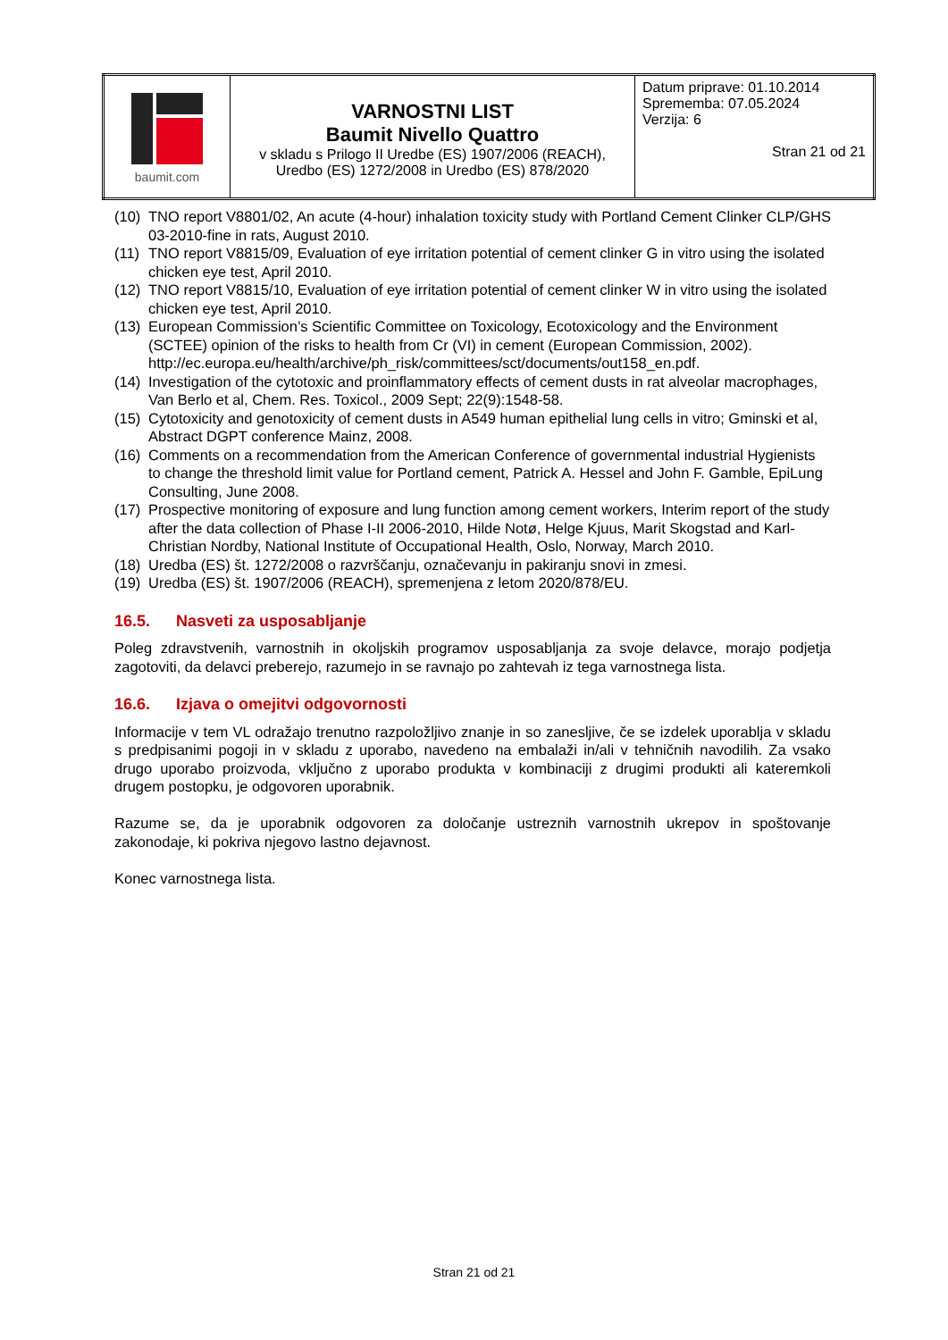| baumit.com | VARNOSTNI LIST Baumit Nivello Quattro v skladu s Prilogo II Uredbe (ES) 1907/2006 (REACH), Uredbo (ES) 1272/2008 in Uredbo (ES) 878/2020 | Datum priprave: 01.10.2014 Sprememba: 07.05.2024 Verzija: 6 Stran 21 od 21 |
(10) TNO report V8801/02, An acute (4-hour) inhalation toxicity study with Portland Cement Clinker CLP/GHS 03-2010-fine in rats, August 2010.
(11) TNO report V8815/09, Evaluation of eye irritation potential of cement clinker G in vitro using the isolated chicken eye test, April 2010.
(12) TNO report V8815/10, Evaluation of eye irritation potential of cement clinker W in vitro using the isolated chicken eye test, April 2010.
(13) European Commission’s Scientific Committee on Toxicology, Ecotoxicology and the Environment (SCTEE) opinion of the risks to health from Cr (VI) in cement (European Commission, 2002). http://ec.europa.eu/health/archive/ph_risk/committees/sct/documents/out158_en.pdf.
(14) Investigation of the cytotoxic and proinflammatory effects of cement dusts in rat alveolar macrophages, Van Berlo et al, Chem. Res. Toxicol., 2009 Sept; 22(9):1548-58.
(15) Cytotoxicity and genotoxicity of cement dusts in A549 human epithelial lung cells in vitro; Gminski et al, Abstract DGPT conference Mainz, 2008.
(16) Comments on a recommendation from the American Conference of governmental industrial Hygienists to change the threshold limit value for Portland cement, Patrick A. Hessel and John F. Gamble, EpiLung Consulting, June 2008.
(17) Prospective monitoring of exposure and lung function among cement workers, Interim report of the study after the data collection of Phase I-II 2006-2010, Hilde Notø, Helge Kjuus, Marit Skogstad and Karl-Christian Nordby, National Institute of Occupational Health, Oslo, Norway, March 2010.
(18) Uredba (ES) št. 1272/2008 o razvrščanju, označevanju in pakiranju snovi in zmesi.
(19) Uredba (ES) št. 1907/2006 (REACH), spremenjena z letom 2020/878/EU.
16.5. Nasveti za usposabljanje
Poleg zdravstvenih, varnostnih in okoljskih programov usposabljanja za svoje delavce, morajo podjetja zagotoviti, da delavci preberejo, razumejo in se ravnajo po zahtevah iz tega varnostnega lista.
16.6. Izjava o omejitvi odgovornosti
Informacije v tem VL odražajo trenutno razpoložljivo znanje in so zanesljive, če se izdelek uporablja v skladu s predpisanimi pogoji in v skladu z uporabo, navedeno na embalaži in/ali v tehničnih navodilih. Za vsako drugo uporabo proizvoda, vključno z uporabo produkta v kombinaciji z drugimi produkti ali kateremkoli drugem postopku, je odgovoren uporabnik.
Razume se, da je uporabnik odgovoren za določanje ustreznih varnostnih ukrepov in spoštovanje zakonodaje, ki pokriva njegovo lastno dejavnost.
Konec varnostnega lista.
Stran 21 od 21